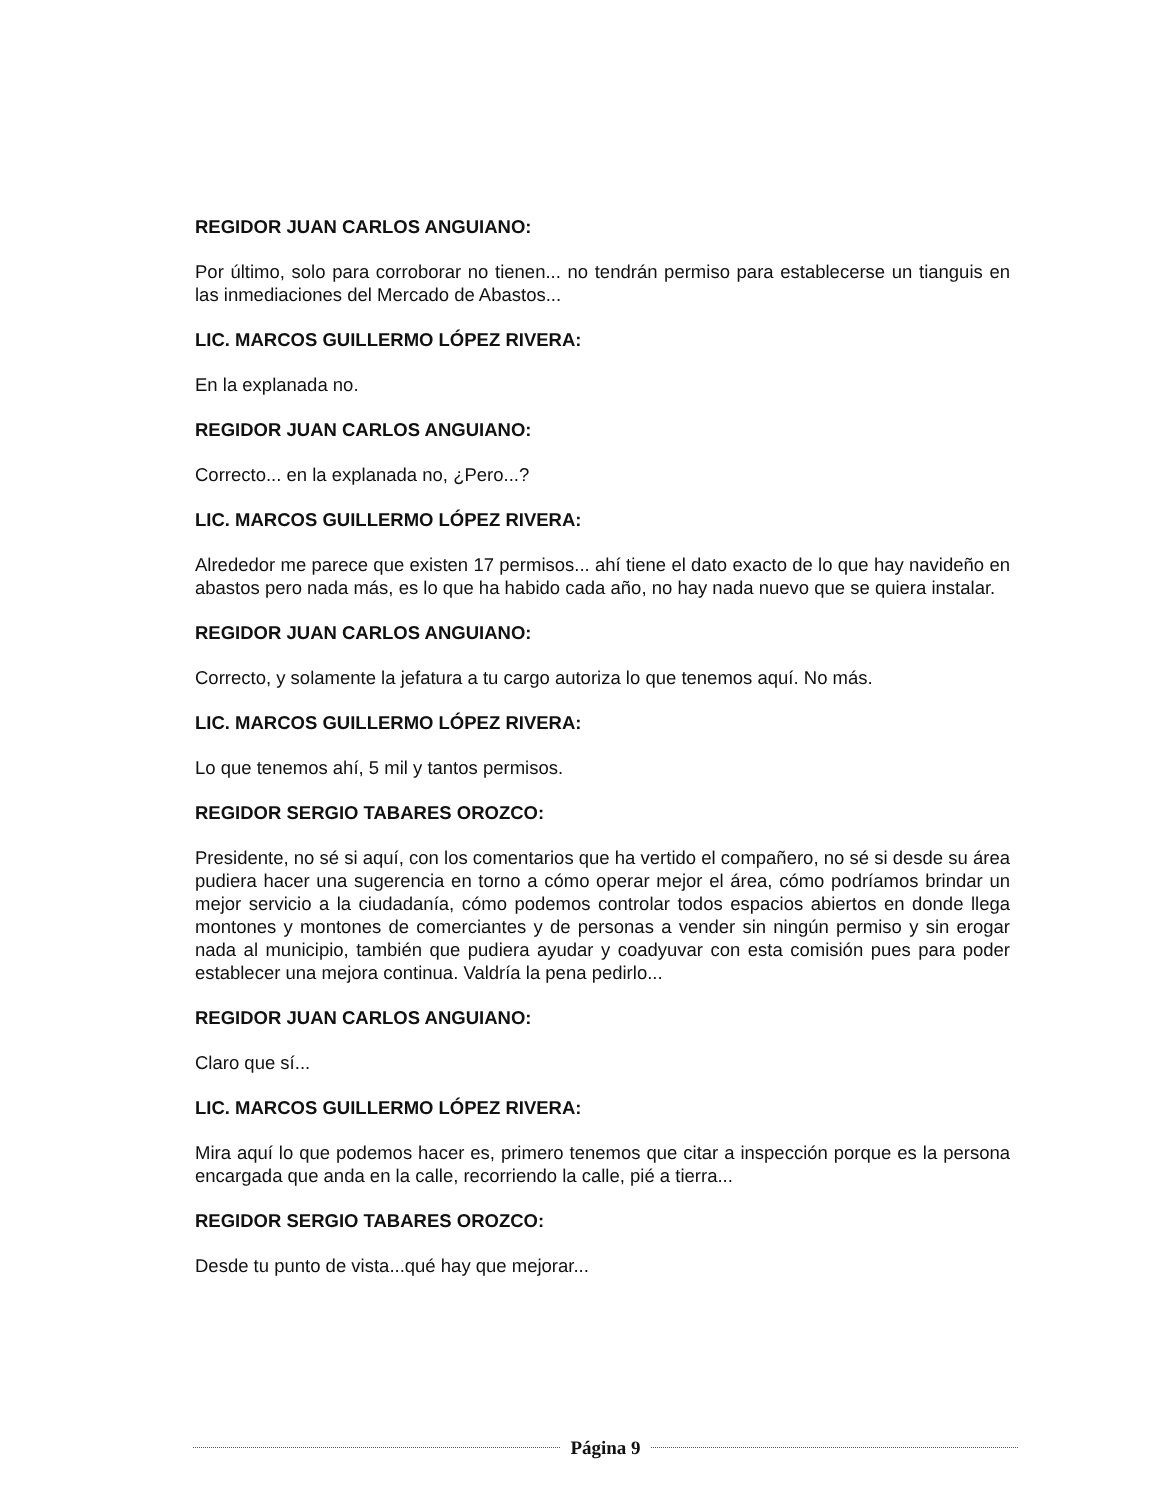REGIDOR JUAN CARLOS ANGUIANO:
Por último, solo para corroborar no tienen... no tendrán permiso para establecerse un tianguis en las inmediaciones del Mercado de Abastos...
LIC. MARCOS GUILLERMO LÓPEZ RIVERA:
En la explanada no.
REGIDOR JUAN CARLOS ANGUIANO:
Correcto... en la explanada no, ¿Pero...?
LIC. MARCOS GUILLERMO LÓPEZ RIVERA:
Alrededor me parece que existen 17 permisos... ahí tiene el dato exacto de lo que hay navideño en abastos pero nada más, es lo que ha habido cada año, no hay nada nuevo que se quiera instalar.
REGIDOR JUAN CARLOS ANGUIANO:
Correcto, y solamente la jefatura a tu cargo autoriza lo que tenemos aquí. No más.
LIC. MARCOS GUILLERMO LÓPEZ RIVERA:
Lo que tenemos ahí, 5 mil y tantos permisos.
REGIDOR SERGIO TABARES OROZCO:
Presidente, no sé si aquí, con los comentarios que ha vertido el compañero, no sé si desde su área pudiera hacer una sugerencia en torno a cómo operar mejor el área, cómo podríamos brindar un mejor servicio a la ciudadanía, cómo podemos controlar todos espacios abiertos en donde llega montones y montones de comerciantes y de personas a vender sin ningún permiso y sin erogar nada al municipio, también que pudiera ayudar y coadyuvar con esta comisión pues para poder establecer una mejora continua. Valdría la pena pedirlo...
REGIDOR JUAN CARLOS ANGUIANO:
Claro que sí...
LIC. MARCOS GUILLERMO LÓPEZ RIVERA:
Mira aquí lo que podemos hacer es, primero tenemos que citar a inspección porque es la persona encargada que anda en la calle, recorriendo la calle, pié a tierra...
REGIDOR SERGIO TABARES OROZCO:
Desde tu punto de vista...qué hay que mejorar...
Página 9